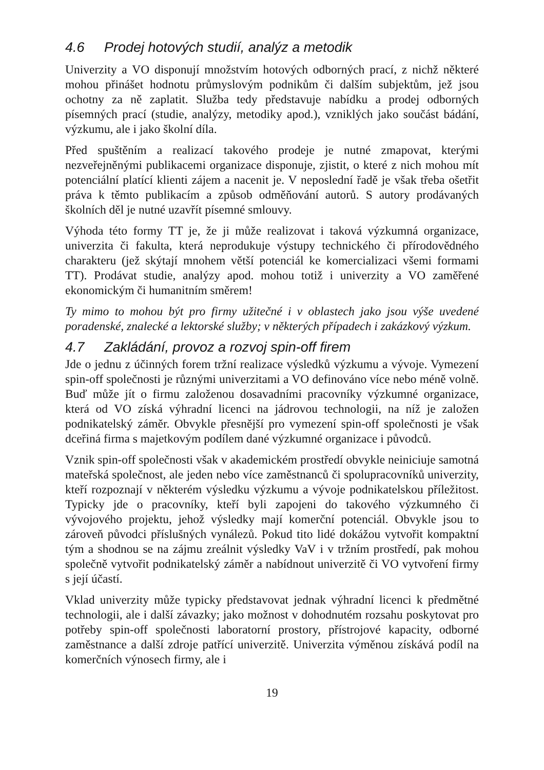4.6 Prodej hotových studií, analýz a metodik
Univerzity a VO disponují množstvím hotových odborných prací, z nichž některé mohou přinášet hodnotu průmyslovým podnikům či dalším subjektům, jež jsou ochotny za ně zaplatit. Služba tedy představuje nabídku a prodej odborných písemných prací (studie, analýzy, metodiky apod.), vzniklých jako součást bádání, výzkumu, ale i jako školní díla.
Před spuštěním a realizací takového prodeje je nutné zmapovat, kterými nezveřejněnými publikacemi organizace disponuje, zjistit, o které z nich mohou mít potenciální platící klienti zájem a nacenit je. V neposlední řadě je však třeba ošetřit práva k těmto publikacím a způsob odměňování autorů. S autory prodávaných školních děl je nutné uzavřít písemné smlouvy.
Výhoda této formy TT je, že ji může realizovat i taková výzkumná organizace, univerzita či fakulta, která neprodukuje výstupy technického či přírodovědného charakteru (jež skýtají mnohem větší potenciál ke komercializaci všemi formami TT). Prodávat studie, analýzy apod. mohou totiž i univerzity a VO zaměřené ekonomickým či humanitním směrem!
Ty mimo to mohou být pro firmy užitečné i v oblastech jako jsou výše uvedené poradenské, znalecké a lektorské služby; v některých případech i zakázkový výzkum.
4.7 Zakládání, provoz a rozvoj spin-off firem
Jde o jednu z účinných forem tržní realizace výsledků výzkumu a vývoje. Vymezení spin-off společnosti je různými univerzitami a VO definováno více nebo méně volně. Buď může jít o firmu založenou dosavadními pracovníky výzkumné organizace, která od VO získá výhradní licenci na jádrovou technologii, na níž je založen podnikatelský záměr. Obvykle přesnější pro vymezení spin-off společnosti je však dceřiná firma s majetkovým podílem dané výzkumné organizace i původců.
Vznik spin-off společnosti však v akademickém prostředí obvykle neiniciuje samotná mateřská společnost, ale jeden nebo více zaměstnanců či spolupracovníků univerzity, kteří rozpoznají v některém výsledku výzkumu a vývoje podnikatelskou příležitost. Typicky jde o pracovníky, kteří byli zapojeni do takového výzkumného či vývojového projektu, jehož výsledky mají komerční potenciál. Obvykle jsou to zároveň původci příslušných vynálezů. Pokud tito lidé dokážou vytvořit kompaktní tým a shodnou se na zájmu zreálnit výsledky VaV i v tržním prostředí, pak mohou společně vytvořit podnikatelský záměr a nabídnout univerzitě či VO vytvoření firmy s její účastí.
Vklad univerzity může typicky představovat jednak výhradní licenci k předmětné technologii, ale i další závazky; jako možnost v dohodnutém rozsahu poskytovat pro potřeby spin-off společnosti laboratorní prostory, přístrojové kapacity, odborné zaměstnance a další zdroje patřící univerzitě. Univerzita výměnou získává podíl na komerčních výnosech firmy, ale i
19